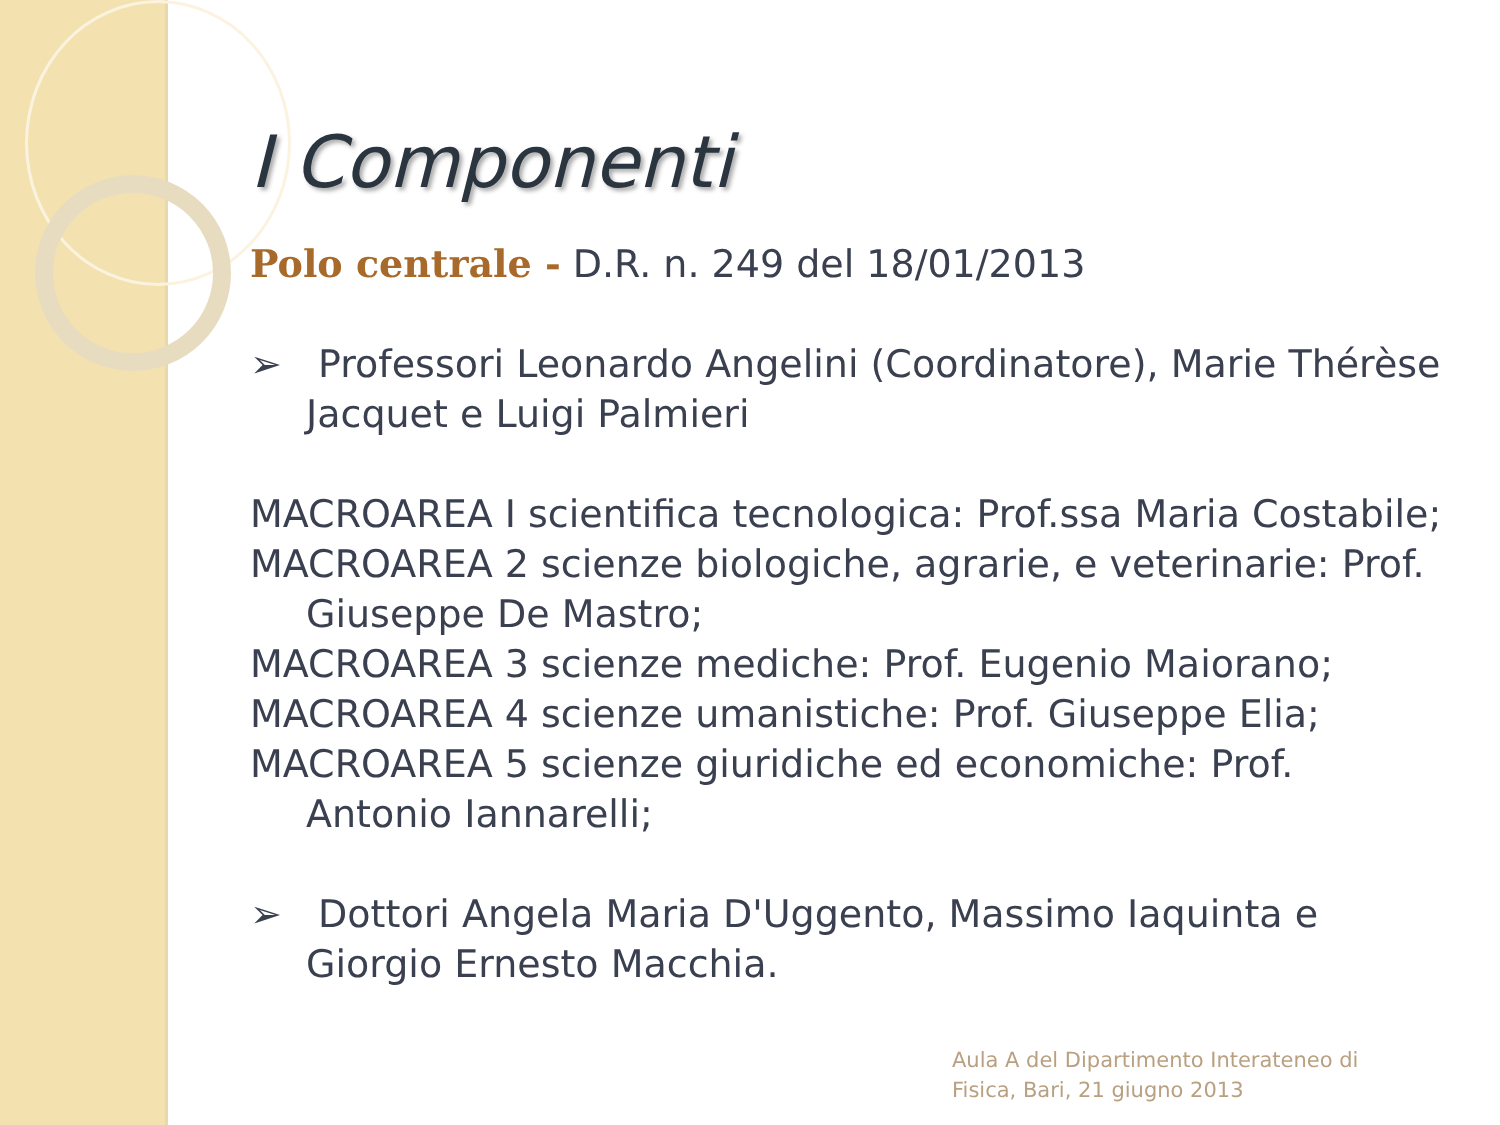I Componenti
Polo centrale - D.R. n. 249 del 18/01/2013
➢ Professori Leonardo Angelini (Coordinatore), Marie Thérèse Jacquet e Luigi Palmieri
MACROAREA I scientifica tecnologica: Prof.ssa Maria Costabile;
MACROAREA 2 scienze biologiche, agrarie, e veterinarie: Prof. Giuseppe De Mastro;
MACROAREA 3 scienze mediche: Prof. Eugenio Maiorano;
MACROAREA 4 scienze umanistiche: Prof. Giuseppe Elia;
MACROAREA 5 scienze giuridiche ed economiche: Prof. Antonio Iannarelli;
➢ Dottori Angela Maria D'Uggento, Massimo Iaquinta e Giorgio Ernesto Macchia.
Aula A del Dipartimento Interateneo di
Fisica, Bari, 21 giugno 2013